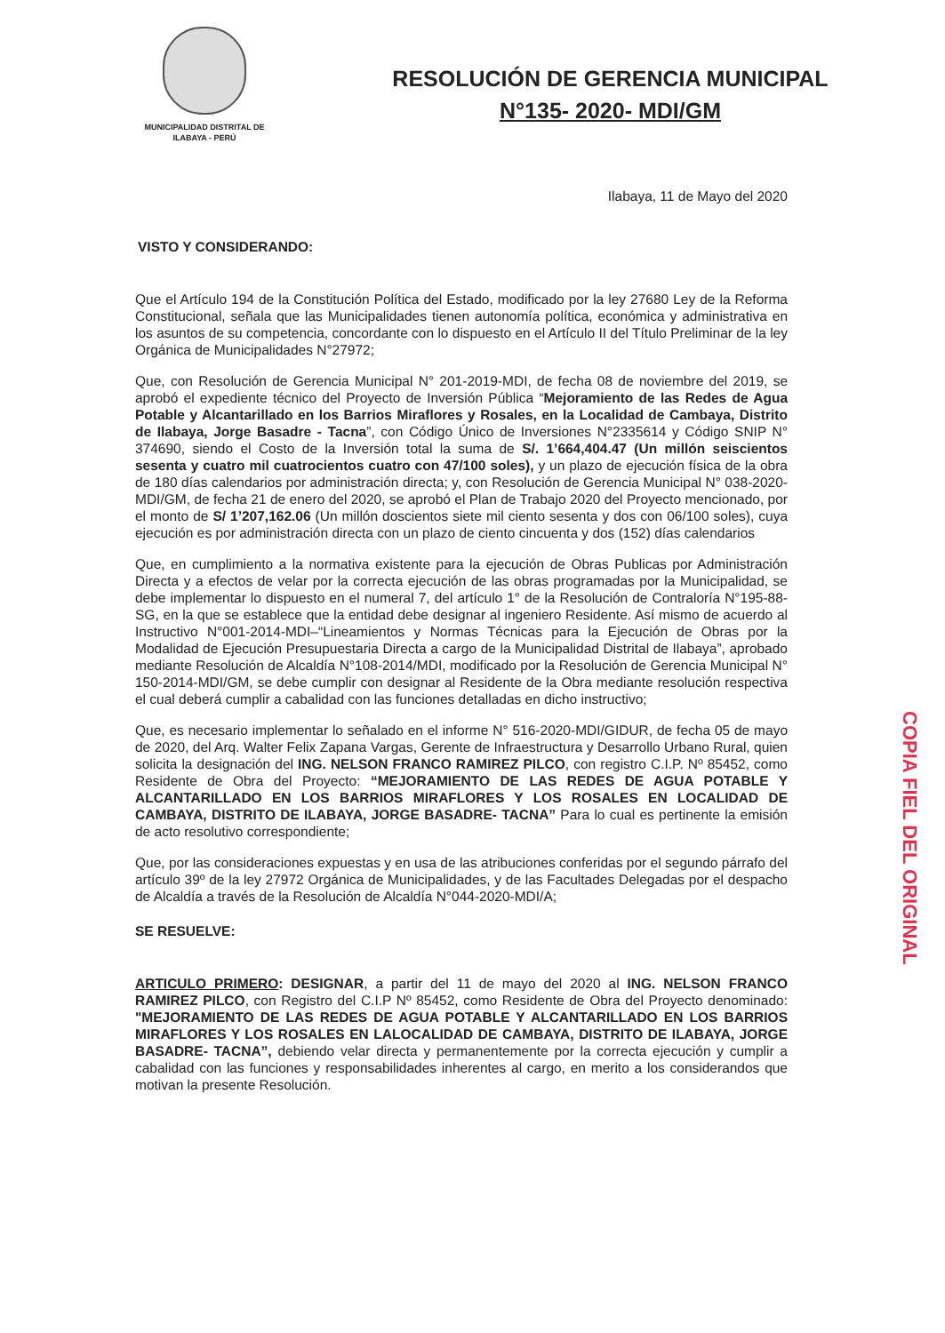MUNICIPALIDAD DISTRITAL DE
ILABAYA - PERÚ
RESOLUCIÓN DE GERENCIA MUNICIPAL
N°135- 2020- MDI/GM
Ilabaya, 11 de Mayo del 2020
VISTO Y CONSIDERANDO:
Que el Artículo 194 de la Constitución Política del Estado, modificado por la ley 27680 Ley de la Reforma Constitucional, señala que las Municipalidades tienen autonomía política, económica y administrativa en los asuntos de su competencia, concordante con lo dispuesto en el Artículo II del Título Preliminar de la ley Orgánica de Municipalidades N°27972;
Que, con Resolución de Gerencia Municipal N° 201-2019-MDI, de fecha 08 de noviembre del 2019, se aprobó el expediente técnico del Proyecto de Inversión Pública “Mejoramiento de las Redes de Agua Potable y Alcantarillado en los Barrios Miraflores y Rosales, en la Localidad de Cambaya, Distrito de Ilabaya, Jorge Basadre - Tacna”, con Código Único de Inversiones N°2335614 y Código SNIP N° 374690, siendo el Costo de la Inversión total la suma de S/. 1’664,404.47 (Un millón seiscientos sesenta y cuatro mil cuatrocientos cuatro con 47/100 soles), y un plazo de ejecución física de la obra de 180 días calendarios por administración directa; y, con Resolución de Gerencia Municipal N° 038-2020-MDI/GM, de fecha 21 de enero del 2020, se aprobó el Plan de Trabajo 2020 del Proyecto mencionado, por el monto de S/ 1’207,162.06 (Un millón doscientos siete mil ciento sesenta y dos con 06/100 soles), cuya ejecución es por administración directa con un plazo de ciento cincuenta y dos (152) días calendarios
Que, en cumplimiento a la normativa existente para la ejecución de Obras Publicas por Administración Directa y a efectos de velar por la correcta ejecución de las obras programadas por la Municipalidad, se debe implementar lo dispuesto en el numeral 7, del artículo 1° de la Resolución de Contraloría N°195-88-SG, en la que se establece que la entidad debe designar al ingeniero Residente. Así mismo de acuerdo al Instructivo N°001-2014-MDI–“Lineamientos y Normas Técnicas para la Ejecución de Obras por la Modalidad de Ejecución Presupuestaria Directa a cargo de la Municipalidad Distrital de Ilabaya”, aprobado mediante Resolución de Alcaldía N°108-2014/MDI, modificado por la Resolución de Gerencia Municipal N° 150-2014-MDI/GM, se debe cumplir con designar al Residente de la Obra mediante resolución respectiva el cual deberá cumplir a cabalidad con las funciones detalladas en dicho instructivo;
Que, es necesario implementar lo señalado en el informe N° 516-2020-MDI/GIDUR, de fecha 05 de mayo de 2020, del Arq. Walter Felix Zapana Vargas, Gerente de Infraestructura y Desarrollo Urbano Rural, quien solicita la designación del ING. NELSON FRANCO RAMIREZ PILCO, con registro C.I.P. Nº 85452, como Residente de Obra del Proyecto: “MEJORAMIENTO DE LAS REDES DE AGUA POTABLE Y ALCANTARILLADO EN LOS BARRIOS MIRAFLORES Y LOS ROSALES EN LOCALIDAD DE CAMBAYA, DISTRITO DE ILABAYA, JORGE BASADRE- TACNA” Para lo cual es pertinente la emisión de acto resolutivo correspondiente;
Que, por las consideraciones expuestas y en usa de las atribuciones conferidas por el segundo párrafo del artículo 39º de la ley 27972 Orgánica de Municipalidades, y de las Facultades Delegadas por el despacho de Alcaldía a través de la Resolución de Alcaldía N°044-2020-MDI/A;
SE RESUELVE:
ARTICULO PRIMERO: DESIGNAR, a partir del 11 de mayo del 2020 al ING. NELSON FRANCO RAMIREZ PILCO, con Registro del C.I.P Nº 85452, como Residente de Obra del Proyecto denominado: "MEJORAMIENTO DE LAS REDES DE AGUA POTABLE Y ALCANTARILLADO EN LOS BARRIOS MIRAFLORES Y LOS ROSALES EN LALOCALIDAD DE CAMBAYA, DISTRITO DE ILABAYA, JORGE BASADRE- TACNA”, debiendo velar directa y permanentemente por la correcta ejecución y cumplir a cabalidad con las funciones y responsabilidades inherentes al cargo, en merito a los considerandos que motivan la presente Resolución.
COPIA FIEL DEL ORIGINAL